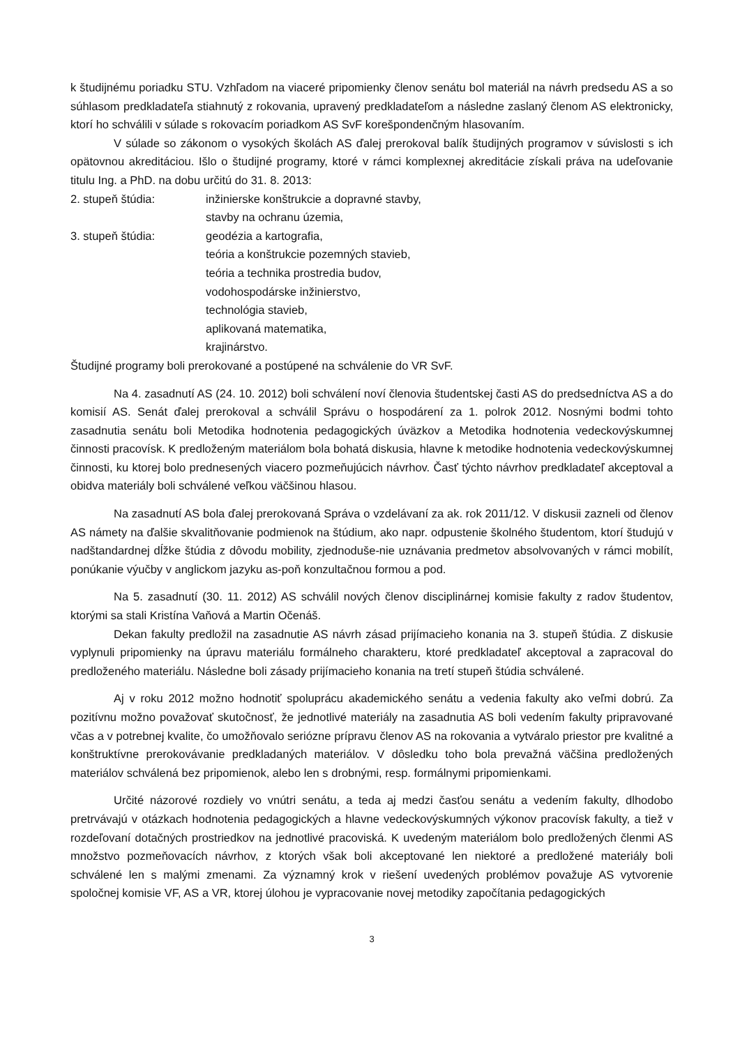k študijnému poriadku STU. Vzhľadom na viaceré pripomienky členov senátu bol materiál na návrh predsedu AS a so súhlasom predkladateľa stiahnutý z rokovania, upravený predkladateľom a následne zaslaný členom AS elektronicky, ktorí ho schválili v súlade s rokovacím poriadkom AS SvF korešpondenčným hlasovaním.
V súlade so zákonom o vysokých školách AS ďalej prerokoval balík študijných programov v súvislosti s ich opätovnou akreditáciou. Išlo o študijné programy, ktoré v rámci komplexnej akreditácie získali práva na udeľovanie titulu Ing. a PhD. na dobu určitú do 31. 8. 2013:
2. stupeň štúdia: inžinierske konštrukcie a dopravné stavby,
stavby na ochranu územia,
3. stupeň štúdia: geodézia a kartografia,
teória a konštrukcie pozemných stavieb,
teória a technika prostredia budov,
vodohospodárske inžinierstvo,
technológia stavieb,
aplikovaná matematika,
krajinárstvo.
Študijné programy boli prerokované a postúpené na schválenie do VR SvF.
Na 4. zasadnutí AS (24. 10. 2012) boli schválení noví členovia študentskej časti AS do predsedníctva AS a do komisií AS. Senát ďalej prerokoval a schválil Správu o hospodárení za 1. polrok 2012. Nosnými bodmi tohto zasadnutia senátu boli Metodika hodnotenia pedagogických úväzkov a Metodika hodnotenia vedeckovýskumnej činnosti pracovísk. K predloženým materiálom bola bohatá diskusia, hlavne k metodike hodnotenia vedeckovýskumnej činnosti, ku ktorej bolo prednesených viacero pozmeňujúcich návrhov. Časť týchto návrhov predkladateľ akceptoval a obidva materiály boli schválené veľkou väčšinou hlasou.
Na zasadnutí AS bola ďalej prerokovaná Správa o vzdelávaní za ak. rok 2011/12. V diskusii zazneli od členov AS námety na ďalšie skvalitňovanie podmienok na štúdium, ako napr. odpustenie školného študentom, ktorí študujú v nadštandardnej dĺžke štúdia z dôvodu mobility, zjednoduše-nie uznávania predmetov absolvovaných v rámci mobilít, ponúkanie výučby v anglickom jazyku as-poň konzultačnou formou a pod.
Na 5. zasadnutí (30. 11. 2012) AS schválil nových členov disciplinárnej komisie fakulty z radov študentov, ktorými sa stali Kristína Vaňová a Martin Očenáš.
Dekan fakulty predložil na zasadnutie AS návrh zásad prijímacieho konania na 3. stupeň štúdia. Z diskusie vyplynuli pripomienky na úpravu materiálu formálneho charakteru, ktoré predkladateľ akceptoval a zapracoval do predloženého materiálu. Následne boli zásady prijímacieho konania na tretí stupeň štúdia schválené.
Aj v roku 2012 možno hodnotiť spoluprácu akademického senátu a vedenia fakulty ako veľmi dobrú. Za pozitívnu možno považovať skutočnosť, že jednotlivé materiály na zasadnutia AS boli vedením fakulty pripravované včas a v potrebnej kvalite, čo umožňovalo seriózne prípravu členov AS na rokovania a vytváralo priestor pre kvalitné a konštruktívne prerokovávanie predkladaných materiálov. V dôsledku toho bola prevažná väčšina predložených materiálov schválená bez pripomienok, alebo len s drobnými, resp. formálnymi pripomienkami.
Určité názorové rozdiely vo vnútri senátu, a teda aj medzi časťou senátu a vedením fakulty, dlhodobo pretrvávajú v otázkach hodnotenia pedagogických a hlavne vedeckovýskumných výkonov pracovísk fakulty, a tiež v rozdeľovaní dotačných prostriedkov na jednotlivé pracoviská. K uvedeným materiálom bolo predložených členmi AS množstvo pozmeňovacích návrhov, z ktorých však boli akceptované len niektoré a predložené materiály boli schválené len s malými zmenami. Za významný krok v riešení uvedených problémov považuje AS vytvorenie spoločnej komisie VF, AS a VR, ktorej úlohou je vypracovanie novej metodiky započítania pedagogických
3